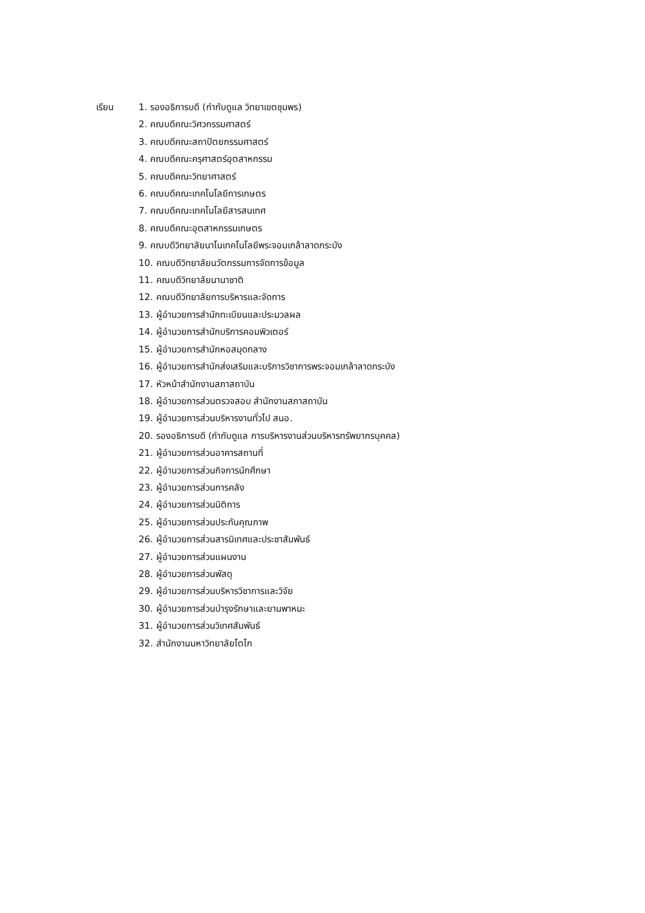เรียน 1. รองอธิการบดี (กำกับดูแล วิทยาเขตชุมพร)
2. คณบดีคณะวิศวกรรมศาสตร์
3. คณบดีคณะสถาปัตยกรรมศาสตร์
4. คณบดีคณะครุศาสตร์อุตสาหกรรม
5. คณบดีคณะวิทยาศาสตร์
6. คณบดีคณะเทคโนโลยีการเกษตร
7. คณบดีคณะเทคโนโลยีสารสนเทศ
8. คณบดีคณะอุตสาหกรรมเกษตร
9. คณบดีวิทยาลัยนาโนเทคโนโลยีพระจอมเกล้าลาดกระบัง
10. คณบดีวิทยาลัยนวัตกรรมการจัดการข้อมูล
11. คณบดีวิทยาลัยนานาชาติ
12. คณบดีวิทยาลัยการบริหารและจัดการ
13. ผู้อำนวยการสำนักทะเบียนและประมวลผล
14. ผู้อำนวยการสำนักบริการคอมพิวเตอร์
15. ผู้อำนวยการสำนักหอสมุดกลาง
16. ผู้อำนวยการสำนักส่งเสริมและบริการวิชาการพระจอมเกล้าลาดกระบัง
17. หัวหน้าสำนักงานสภาสถาบัน
18. ผู้อำนวยการส่วนตรวจสอบ สำนักงานสภาสถาบัน
19. ผู้อำนวยการส่วนบริหารงานทั่วไป สนอ.
20. รองอธิการบดี (กำกับดูแล การบริหารงานส่วนบริหารทรัพยากรบุคคล)
21. ผู้อำนวยการส่วนอาคารสถานที่
22. ผู้อำนวยการส่วนกิจการนักศึกษา
23. ผู้อำนวยการส่วนการคลัง
24. ผู้อำนวยการส่วนนิติการ
25. ผู้อำนวยการส่วนประกันคุณภาพ
26. ผู้อำนวยการส่วนสารนิเทศและประชาสัมพันธ์
27. ผู้อำนวยการส่วนแผนงาน
28. ผู้อำนวยการส่วนพัสดุ
29. ผู้อำนวยการส่วนบริหารวิชาการและวิจัย
30. ผู้อำนวยการส่วนบำรุงรักษาและยานพาหนะ
31. ผู้อำนวยการส่วนวิเทศสัมพันธ์
32. สำนักงานมหาวิทยาลัยโตไก